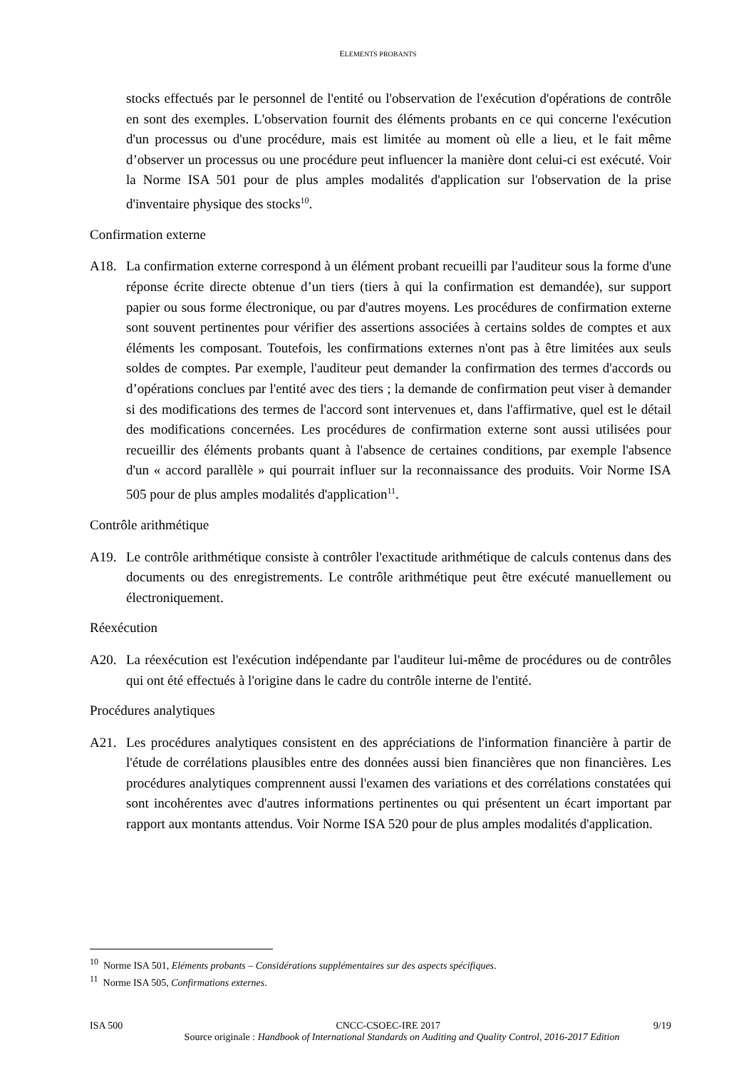ELEMENTS PROBANTS
stocks effectués par le personnel de l'entité ou l'observation de l'exécution d'opérations de contrôle en sont des exemples. L'observation fournit des éléments probants en ce qui concerne l'exécution d'un processus ou d'une procédure, mais est limitée au moment où elle a lieu, et le fait même d’observer un processus ou une procédure peut influencer la manière dont celui-ci est exécuté. Voir la Norme ISA 501 pour de plus amples modalités d'application sur l'observation de la prise d'inventaire physique des stocks<sup>10</sup>.
Confirmation externe
A18. La confirmation externe correspond à un élément probant recueilli par l'auditeur sous la forme d'une réponse écrite directe obtenue d’un tiers (tiers à qui la confirmation est demandée), sur support papier ou sous forme électronique, ou par d'autres moyens. Les procédures de confirmation externe sont souvent pertinentes pour vérifier des assertions associées à certains soldes de comptes et aux éléments les composant. Toutefois, les confirmations externes n'ont pas à être limitées aux seuls soldes de comptes. Par exemple, l'auditeur peut demander la confirmation des termes d'accords ou d’opérations conclues par l'entité avec des tiers ; la demande de confirmation peut viser à demander si des modifications des termes de l'accord sont intervenues et, dans l'affirmative, quel est le détail des modifications concernées. Les procédures de confirmation externe sont aussi utilisées pour recueillir des éléments probants quant à l'absence de certaines conditions, par exemple l'absence d'un « accord parallèle » qui pourrait influer sur la reconnaissance des produits. Voir Norme ISA 505 pour de plus amples modalités d'application<sup>11</sup>.
Contrôle arithmétique
A19. Le contrôle arithmétique consiste à contrôler l'exactitude arithmétique de calculs contenus dans des documents ou des enregistrements. Le contrôle arithmétique peut être exécuté manuellement ou électroniquement.
Réexécution
A20. La réexécution est l'exécution indépendante par l'auditeur lui-même de procédures ou de contrôles qui ont été effectués à l'origine dans le cadre du contrôle interne de l'entité.
Procédures analytiques
A21. Les procédures analytiques consistent en des appréciations de l'information financière à partir de l'étude de corrélations plausibles entre des données aussi bien financières que non financières. Les procédures analytiques comprennent aussi l'examen des variations et des corrélations constatées qui sont incohérentes avec d'autres informations pertinentes ou qui présentent un écart important par rapport aux montants attendus. Voir Norme ISA 520 pour de plus amples modalités d'application.
<sup>10</sup> Norme ISA 501, Eléments probants – Considérations supplémentaires sur des aspects spécifiques.
<sup>11</sup> Norme ISA 505, Confirmations externes.
ISA 500 CNCC-CSOEC-IRE 2017 9/19
Source originale : Handbook of International Standards on Auditing and Quality Control, 2016-2017 Edition